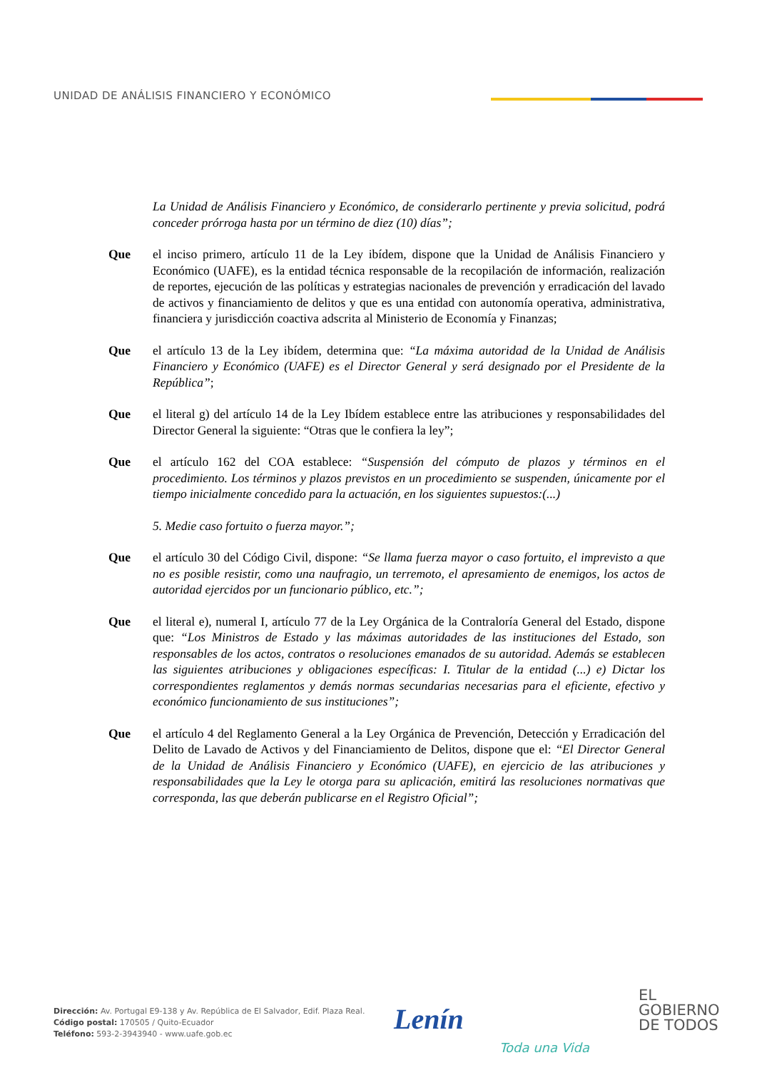UNIDAD DE ANÁLISIS FINANCIERO Y ECONÓMICO
La Unidad de Análisis Financiero y Económico, de considerarlo pertinente y previa solicitud, podrá conceder prórroga hasta por un término de diez (10) días”;
Que el inciso primero, artículo 11 de la Ley ibídem, dispone que la Unidad de Análisis Financiero y Económico (UAFE), es la entidad técnica responsable de la recopilación de información, realización de reportes, ejecución de las políticas y estrategias nacionales de prevención y erradicación del lavado de activos y financiamiento de delitos y que es una entidad con autonomía operativa, administrativa, financiera y jurisdicción coactiva adscrita al Ministerio de Economía y Finanzas;
Que el artículo 13 de la Ley ibídem, determina que: “La máxima autoridad de la Unidad de Análisis Financiero y Económico (UAFE) es el Director General y será designado por el Presidente de la República”;
Que el literal g) del artículo 14 de la Ley Ibídem establece entre las atribuciones y responsabilidades del Director General la siguiente: “Otras que le confiera la ley”;
Que el artículo 162 del COA establece: “Suspensión del cómputo de plazos y términos en el procedimiento. Los términos y plazos previstos en un procedimiento se suspenden, únicamente por el tiempo inicialmente concedido para la actuación, en los siguientes supuestos:(...)
5. Medie caso fortuito o fuerza mayor.”;
Que el artículo 30 del Código Civil, dispone: “Se llama fuerza mayor o caso fortuito, el imprevisto a que no es posible resistir, como una naufragio, un terremoto, el apresamiento de enemigos, los actos de autoridad ejercidos por un funcionario público, etc.”;
Que el literal e), numeral I, artículo 77 de la Ley Orgánica de la Contraloría General del Estado, dispone que: “Los Ministros de Estado y las máximas autoridades de las instituciones del Estado, son responsables de los actos, contratos o resoluciones emanados de su autoridad. Además se establecen las siguientes atribuciones y obligaciones específicas: I. Titular de la entidad (...) e) Dictar los correspondientes reglamentos y demás normas secundarias necesarias para el eficiente, efectivo y económico funcionamiento de sus instituciones”;
Que el artículo 4 del Reglamento General a la Ley Orgánica de Prevención, Detección y Erradicación del Delito de Lavado de Activos y del Financiamiento de Delitos, dispone que el: “El Director General de la Unidad de Análisis Financiero y Económico (UAFE), en ejercicio de las atribuciones y responsabilidades que la Ley le otorga para su aplicación, emitirá las resoluciones normativas que corresponda, las que deberán publicarse en el Registro Oficial”;
Dirección: Av. Portugal E9-138 y Av. República de El Salvador, Edif. Plaza Real.
Código postal: 170505 / Quito-Ecuador
Teléfono: 593-2-3943940 - www.uafe.gob.ec
Lenín
Toda una Vida
EL
GOBIERNO
DE TODOS